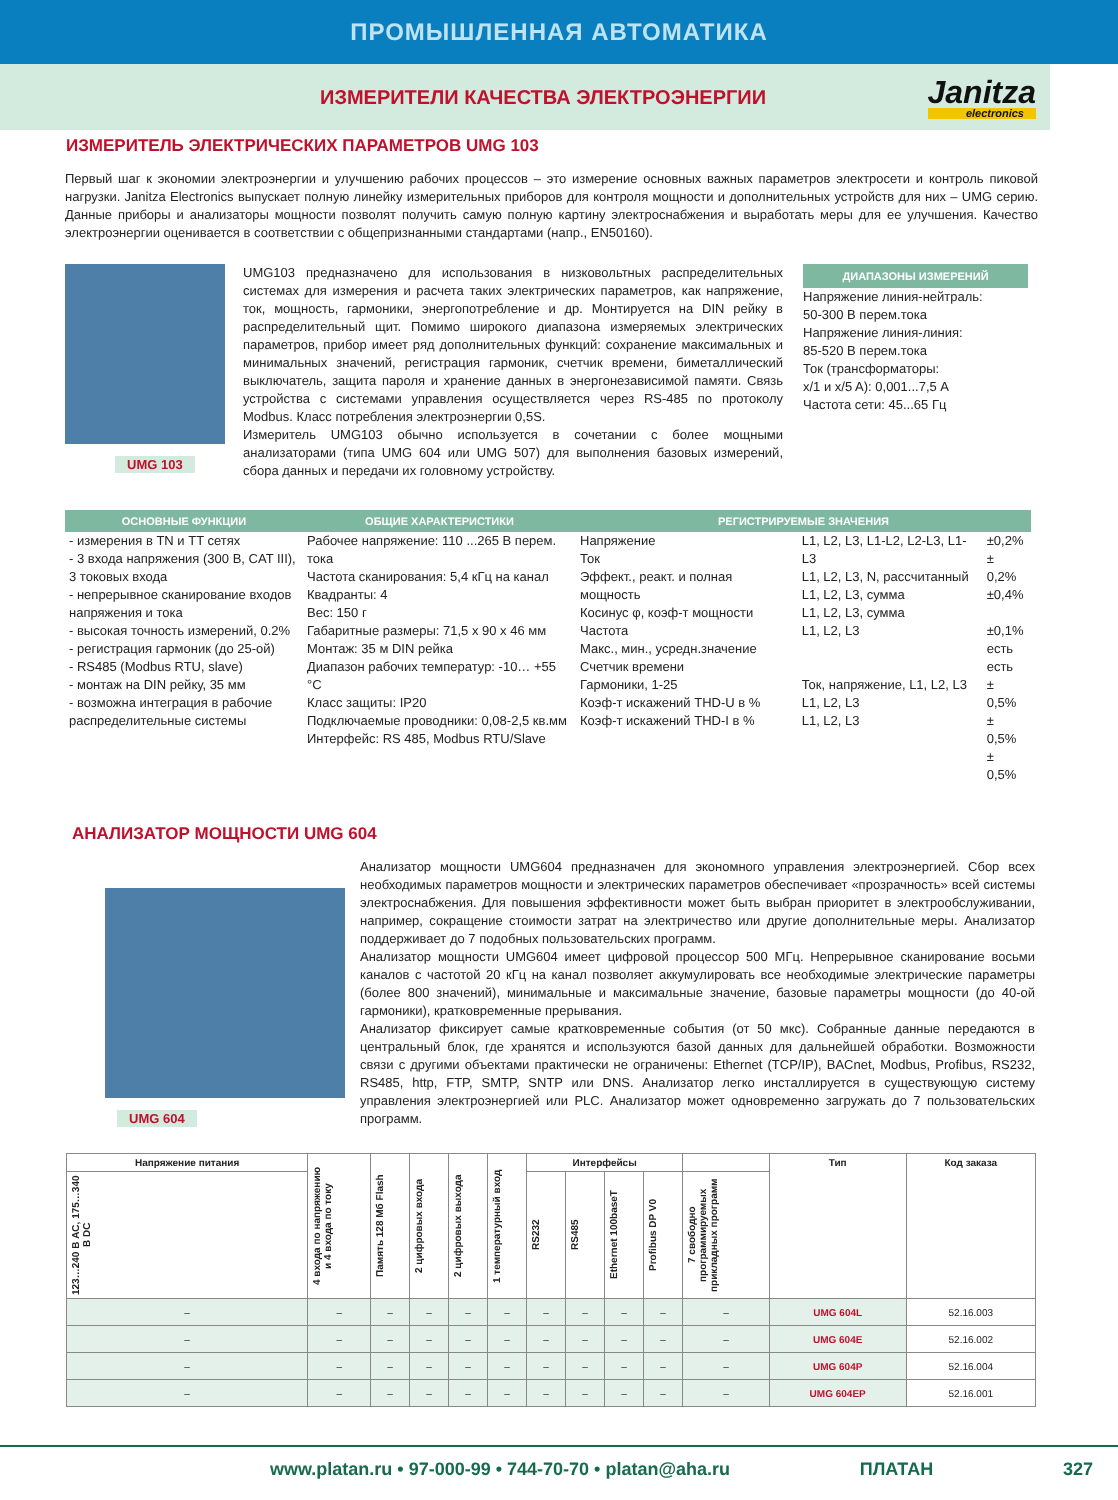ПРОМЫШЛЕННАЯ АВТОМАТИКА
ИЗМЕРИТЕЛИ КАЧЕСТВА ЭЛЕКТРОЭНЕРГИИ
Janitza
electronics
ИЗМЕРИТЕЛЬ ЭЛЕКТРИЧЕСКИХ ПАРАМЕТРОВ UMG 103
Первый шаг к экономии электроэнергии и улучшению рабочих процессов – это измерение основных важных параметров электросети и контроль пиковой нагрузки. Janitza Electronics выпускает полную линейку измерительных приборов для контроля мощности и дополнительных устройств для них – UMG серию. Данные приборы и анализаторы мощности позволят получить самую полную картину электроснабжения и выработать меры для ее улучшения. Качество электроэнергии оценивается в соответствии с общепризнанными стандартами (напр., EN50160).
UMG 103
UMG103 предназначено для использования в низковольтных распределительных системах для измерения и расчета таких электрических параметров, как напряжение, ток, мощность, гармоники, энергопотребление и др. Монтируется на DIN рейку в распределительный щит. Помимо широкого диапазона измеряемых электрических параметров, прибор имеет ряд дополнительных функций: сохранение максимальных и минимальных значений, регистрация гармоник, счетчик времени, биметаллический выключатель, защита пароля и хранение данных в энергонезависимой памяти. Связь устройства с системами управления осуществляется через RS-485 по протоколу Modbus. Класс потребления электроэнергии 0,5S.
Измеритель UMG103 обычно используется в сочетании с более мощными анализаторами (типа UMG 604 или UMG 507) для выполнения базовых измерений, сбора данных и передачи их головному устройству.
ДИАПАЗОНЫ ИЗМЕРЕНИЙ
Напряжение линия-нейтраль:
50-300 В перем.тока
Напряжение линия-линия:
85-520 В перем.тока
Ток (трансформаторы:
x/1 и x/5 A): 0,001...7,5 А
Частота сети: 45...65 Гц
| ОСНОВНЫЕ ФУНКЦИИ | ОБЩИЕ ХАРАКТЕРИСТИКИ | РЕГИСТРИРУЕМЫЕ ЗНАЧЕНИЯ | | |
| --- | --- | --- | --- | --- |
| - измерения в TN и TT сетях - 3 входа напряжения (300 В, CAT III), 3 токовых входа - непрерывное сканирование входов напряжения и тока - высокая точность измерений, 0.2% - регистрация гармоник (до 25-ой) - RS485 (Modbus RTU, slave) - монтаж на DIN рейку, 35 мм - возможна интеграция в рабочие распределительные системы | Рабочее напряжение: 110 ...265 В перем. тока Частота сканирования: 5,4 кГц на канал Квадранты: 4 Вес: 150 г Габаритные размеры: 71,5 x 90 x 46 мм Монтаж: 35 м DIN рейка Диапазон рабочих температур: -10… +55 °C Класс защиты: IP20 Подключаемые проводники: 0,08-2,5 кв.мм Интерфейс: RS 485, Modbus RTU/Slave | Напряжение Ток Эффект., реакт. и полная мощность Косинус φ, коэф-т мощности Частота Макс., мин., усредн.значение Счетчик времени Гармоники, 1-25 Коэф-т искажений THD-U в % Коэф-т искажений THD-I в % | L1, L2, L3, L1-L2, L2-L3, L1-L3 L1, L2, L3, N, рассчитанный L1, L2, L3, сумма L1, L2, L3, сумма L1, L2, L3 Ток, напряжение, L1, L2, L3 L1, L2, L3 L1, L2, L3 | ±0,2% ± 0,2% ±0,4% ±0,1% есть есть ± 0,5% ± 0,5% ± 0,5% |
АНАЛИЗАТОР МОЩНОСТИ UMG 604
UMG 604
Анализатор мощности UMG604 предназначен для экономного управления электроэнергией. Сбор всех необходимых параметров мощности и электрических параметров обеспечивает «прозрачность» всей системы электроснабжения. Для повышения эффективности может быть выбран приоритет в электрообслуживании, например, сокращение стоимости затрат на электричество или другие дополнительные меры. Анализатор поддерживает до 7 подобных пользовательских программ.
Анализатор мощности UMG604 имеет цифровой процессор 500 МГц. Непрерывное сканирование восьми каналов с частотой 20 кГц на канал позволяет аккумулировать все необходимые электрические параметры (более 800 значений), минимальные и максимальные значение, базовые параметры мощности (до 40-ой гармоники), кратковременные прерывания.
Анализатор фиксирует самые кратковременные события (от 50 мкс). Собранные данные передаются в центральный блок, где хранятся и используются базой данных для дальнейшей обработки. Возможности связи с другими объектами практически не ограничены: Ethernet (TCP/IP), BACnet, Modbus, Profibus, RS232, RS485, http, FTP, SMTP, SNTP или DNS. Анализатор легко инсталлируется в существующую систему управления электроэнергией или PLC. Анализатор может одновременно загружать до 7 пользовательских программ.
| Напряжение питания | 4 входа по напряжению и 4 входа по току | Память 128 Мб Flash | 2 цифровых входа | 2 цифровых выхода | 1 температурный вход | Интерфейсы | | | | | Тип | Код заказа |
| --- | --- | --- | --- | --- | --- | --- | --- | --- | --- | --- | --- | --- |
| 123…240 В AC, 175…340 В DC | | | | | | RS232 | RS485 | Ethernet 100baseT | Profibus DP V0 | 7 свободно программируемых прикладных программ | | |
| – | – | – | – | – | – | – | – | – | – | – | UMG 604L | 52.16.003 |
| – | – | – | – | – | – | – | – | – | – | – | UMG 604E | 52.16.002 |
| – | – | – | – | – | – | – | – | – | – | – | UMG 604P | 52.16.004 |
| – | – | – | – | – | – | – | – | – | – | – | UMG 604EP | 52.16.001 |
www.platan.ru • 97-000-99 • 744-70-70 • platan@aha.ru ПЛАТАН 327